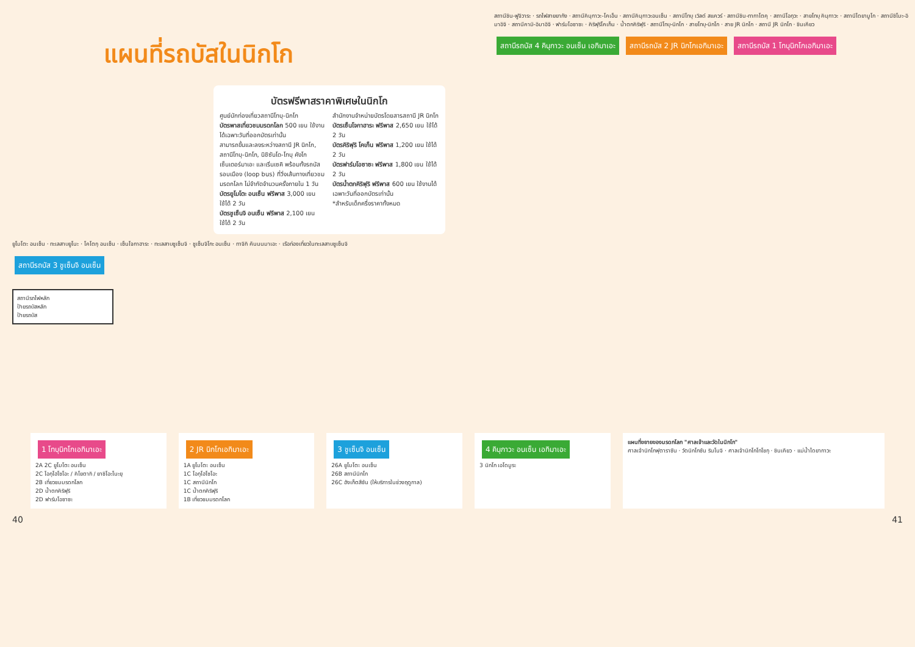แผนที่รถบัสในนิกโก
บัตรฟรีพาสราคาพิเศษในนิกโก
ศูนย์นักท่องเที่ยวสถานีโทบุ-นิกโก
สำนักงานจำหน่ายบัตรโดยสารสถานี JR นิกโก
บัตรพาสเที่ยวชมมรดกโลก 500 เยน ใช้งานได้เฉพาะวันที่ออกบัตรเท่านั้น
สามารถขึ้นและลงระหว่างสถานี JR นิกโก, สถานีโทบุ-นิกโก, นิชิซันโด-โทบุ คังโก เซ็นเตอร์มาเอะ และเริ่นเซคิ พร้อมทั้งรถบัสรอบเมือง (loop bus) ที่วิ่งเส้นทางเที่ยวชมมรดกโลก ไม่จำกัดจำนวนครั้งภายใน 1 วัน
บัตรยูโมโตะ อนเซ็น ฟรีพาส 3,000 เยน ใช้ได้ 2 วัน
บัตรชูเซ็นจิ อนเซ็น ฟรีพาส 2,100 เยน ใช้ได้ 2 วัน
บัตรเซ็นโจกาฮาระ ฟรีพาส 2,650 เยน ใช้ได้ 2 วัน
บัตรคิริฟุริ โคเก็น ฟรีพาส 1,200 เยน ใช้ได้ 2 วัน
บัตรฟาร์มโอซาซะ ฟรีพาส 1,800 เยน ใช้ได้ 2 วัน
บัตรน้ำตกคิริฟุริ ฟรีพาส 600 เยน ใช้งานได้เฉพาะวันที่ออกบัตรเท่านั้น
*สำหรับเด็กครึ่งราคาทั้งหมด
ยูโมโตะ อนเซ็น · ทะเลสาบยูโนะ · โคโตกุ อนเซ็น · เซ็นโจกาฮาระ · ทะเลสาบชูเซ็นจิ · ชูเซ็นจิโกะ อนเซ็น · ทาจิกิ คันนนมาเอะ · เรือท่องเที่ยวในทะเลสาบชูเซ็นจิ
สถานีรถบัส 3 ชูเซ็นจิ อนเซ็น
สถานีรถไฟหลัก
ป้ายรถบัสหลัก
ป้ายรถบัส
สถานีชิน-ฟูจิวาระ · รถไฟสายยากัง · สถานีคินุกาวะ-โคเอ็น · สถานีคินุกาวะอนเซ็น · สถานีโทบุ เวิลด์ สแควร์ · สถานีชิน-ทากาโตคุ · สถานีโอกุวะ · สายโทบุ คินุกาวะ · สถานีไดยามูโก · สถานีชิโมะ-อิมาอิจิ · สถานีคามิ-อิมาอิจิ · ฟาร์มโอซาซะ · คิริฟุริโคเก็น · น้ำตกคิริฟุริ · สถานีโทบุ-นิกโก · สายโทบุ-นิกโก · สาย JR นิกโก · สถานี JR นิกโก · ชินเคียว
สถานีรถบัส 4 คินุกาวะ อนเซ็น เอกิมาเอะ สถานีรถบัส 2 JR นิกโกเอกิมาเอะ สถานีรถบัส 1 โทบุนิกโกเอกิมาเอะ
1 โทบุนิกโกเอกิมาเอะ
2A 2C ยูโมโตะ อนเซ็น
2C โอกุโฮโซโอะ / คิโยตากิ / ยาชิโอะโนะยุ
2B เที่ยวชมมรดกโลก
2D น้ำตกคิริฟุริ
2D ฟาร์มโอซาซะ
2 JR นิกโกเอกิมาเอะ
1A ยูโมโตะ อนเซ็น
1C โอกุโฮโซโอะ
1C สถานีนิกโก
1C น้ำตกคิริฟุริ
1B เที่ยวชมมรดกโลก
3 ชูเซ็นจิ อนเซ็น
26A ยูโมโตะ อนเซ็น
26B สถานีนิกโก
26C ฮังเก็ตสึซัน (ให้บริการในช่วงฤดูกาล)
4 คินุกาวะ อนเซ็น เอกิมาเอะ
3 นิกโก เอโดมูระ
แผนที่ขยายของมรดกโลก "ศาลเจ้าและวัดในนิกโก"
ศาลเจ้านิกโกฟุตาราซัน · วัดนิกโกซัน รินโนจิ · ศาลเจ้านิกโกโทโชกุ · ชินเคียว · แม่น้ำไดยากาวะ
40 41